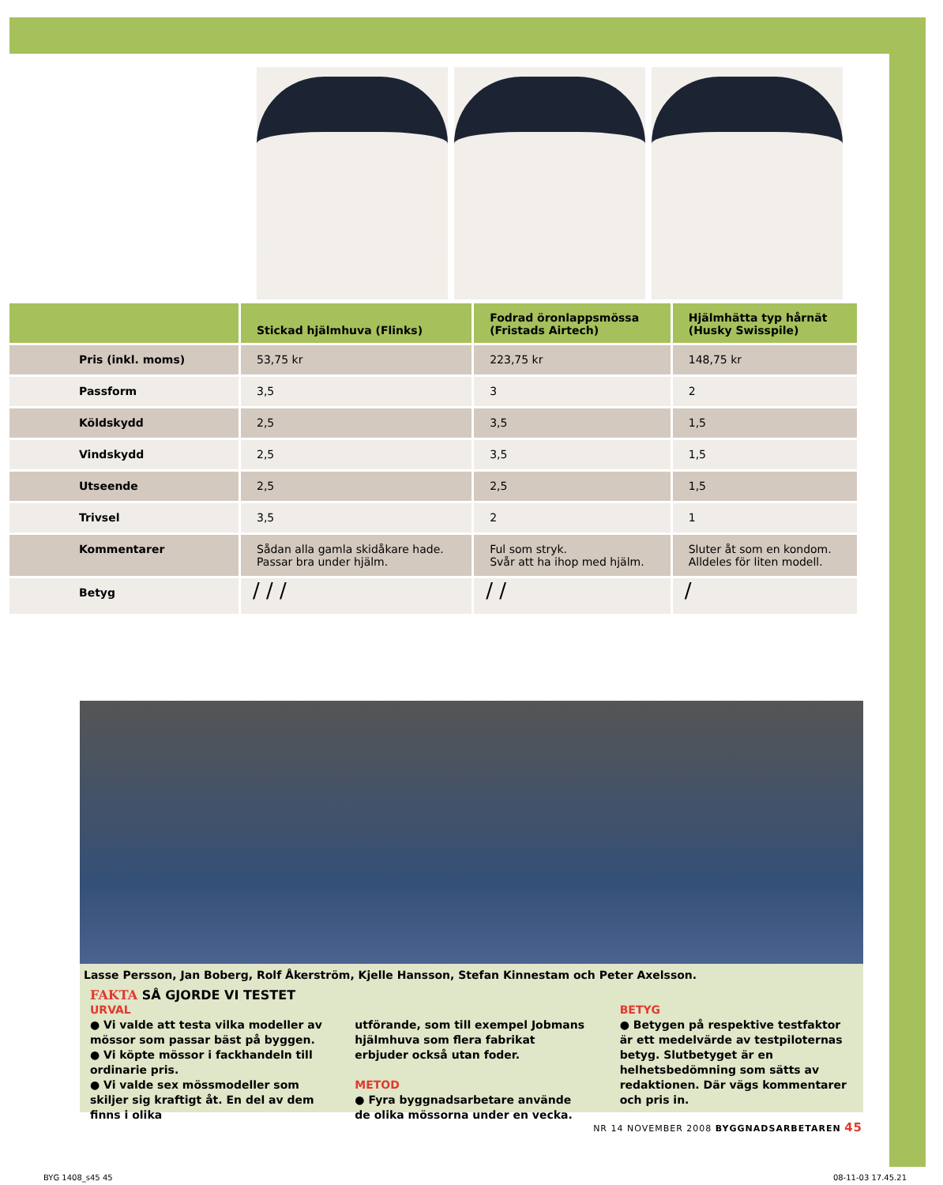| | Stickad hjälmhuva (Flinks) | Fodrad öronlappsmössa (Fristads Airtech) | Hjälmhätta typ hårnät (Husky Swisspile) |
| --- | --- | --- | --- |
| Pris (inkl. moms) | 53,75 kr | 223,75 kr | 148,75 kr |
| Passform | 3,5 | 3 | 2 |
| Köldskydd | 2,5 | 3,5 | 1,5 |
| Vindskydd | 2,5 | 3,5 | 1,5 |
| Utseende | 2,5 | 2,5 | 1,5 |
| Trivsel | 3,5 | 2 | 1 |
| Kommentarer | Sådan alla gamla skidåkare hade. Passar bra under hjälm. | Ful som stryk. Svår att ha ihop med hjälm. | Sluter åt som en kondom. Alldeles för liten modell. |
| Betyg | / / / | / / | / |
Lasse Persson, Jan Boberg, Rolf Åkerström, Kjelle Hansson, Stefan Kinnestam och Peter Axelsson.
FAKTA SÅ GJORDE VI TESTET
URVAL
● Vi valde att testa vilka modeller av mössor som passar bäst på byggen.
● Vi köpte mössor i fackhandeln till ordinarie pris.
● Vi valde sex mössmodeller som skiljer sig kraftigt åt. En del av dem finns i olika
utförande, som till exempel Jobmans hjälmhuva som flera fabrikat erbjuder också utan foder.
METOD
● Fyra byggnadsarbetare använde de olika mössorna under en vecka.
BETYG
● Betygen på respektive testfaktor är ett medelvärde av testpiloternas betyg. Slutbetyget är en helhetsbedömning som sätts av redaktionen. Där vägs kommentarer och pris in.
NR 14 NOVEMBER 2008 BYGGNADSARBETAREN 45
BYG 1408_s45 45 08-11-03 17.45.21